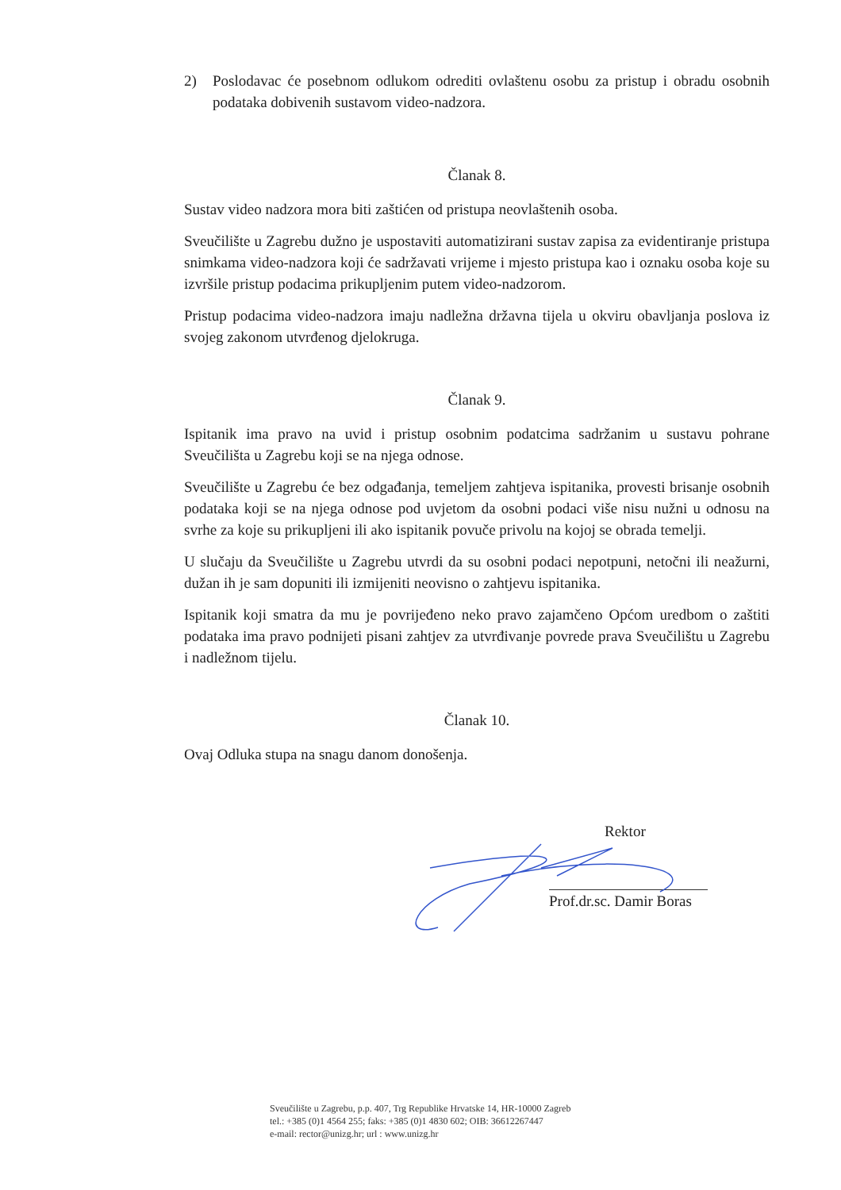2) Poslodavac će posebnom odlukom odrediti ovlaštenu osobu za pristup i obradu osobnih podataka dobivenih sustavom video-nadzora.
Članak 8.
Sustav video nadzora mora biti zaštićen od pristupa neovlaštenih osoba.
Sveučilište u Zagrebu dužno je uspostaviti automatizirani sustav zapisa za evidentiranje pristupa snimkama video-nadzora koji će sadržavati vrijeme i mjesto pristupa kao i oznaku osoba koje su izvršile pristup podacima prikupljenim putem video-nadzorom.
Pristup podacima video-nadzora imaju nadležna državna tijela u okviru obavljanja poslova iz svojeg zakonom utvrđenog djelokruga.
Članak 9.
Ispitanik ima pravo na uvid i pristup osobnim podatcima sadržanim u sustavu pohrane Sveučilišta u Zagrebu koji se na njega odnose.
Sveučilište u Zagrebu će bez odgađanja, temeljem zahtjeva ispitanika, provesti brisanje osobnih podataka koji se na njega odnose pod uvjetom da osobni podaci više nisu nužni u odnosu na svrhe za koje su prikupljeni ili ako ispitanik povuče privolu na kojoj se obrada temelji.
U slučaju da Sveučilište u Zagrebu utvrdi da su osobni podaci nepotpuni, netočni ili neažurni, dužan ih je sam dopuniti ili izmijeniti neovisno o zahtjevu ispitanika.
Ispitanik koji smatra da mu je povrijeđeno neko pravo zajamčeno Općom uredbom o zaštiti podataka ima pravo podnijeti pisani zahtjev za utvrđivanje povrede prava Sveučilištu u Zagrebu i nadležnom tijelu.
Članak 10.
Ovaj Odluka stupa na snagu danom donošenja.
Rektor
Prof.dr.sc. Damir Boras
Sveučilište u Zagrebu, p.p. 407, Trg Republike Hrvatske 14, HR-10000 Zagreb
tel.: +385 (0)1 4564 255; faks: +385 (0)1 4830 602; OIB: 36612267447
e-mail: rector@unizg.hr; url : www.unizg.hr